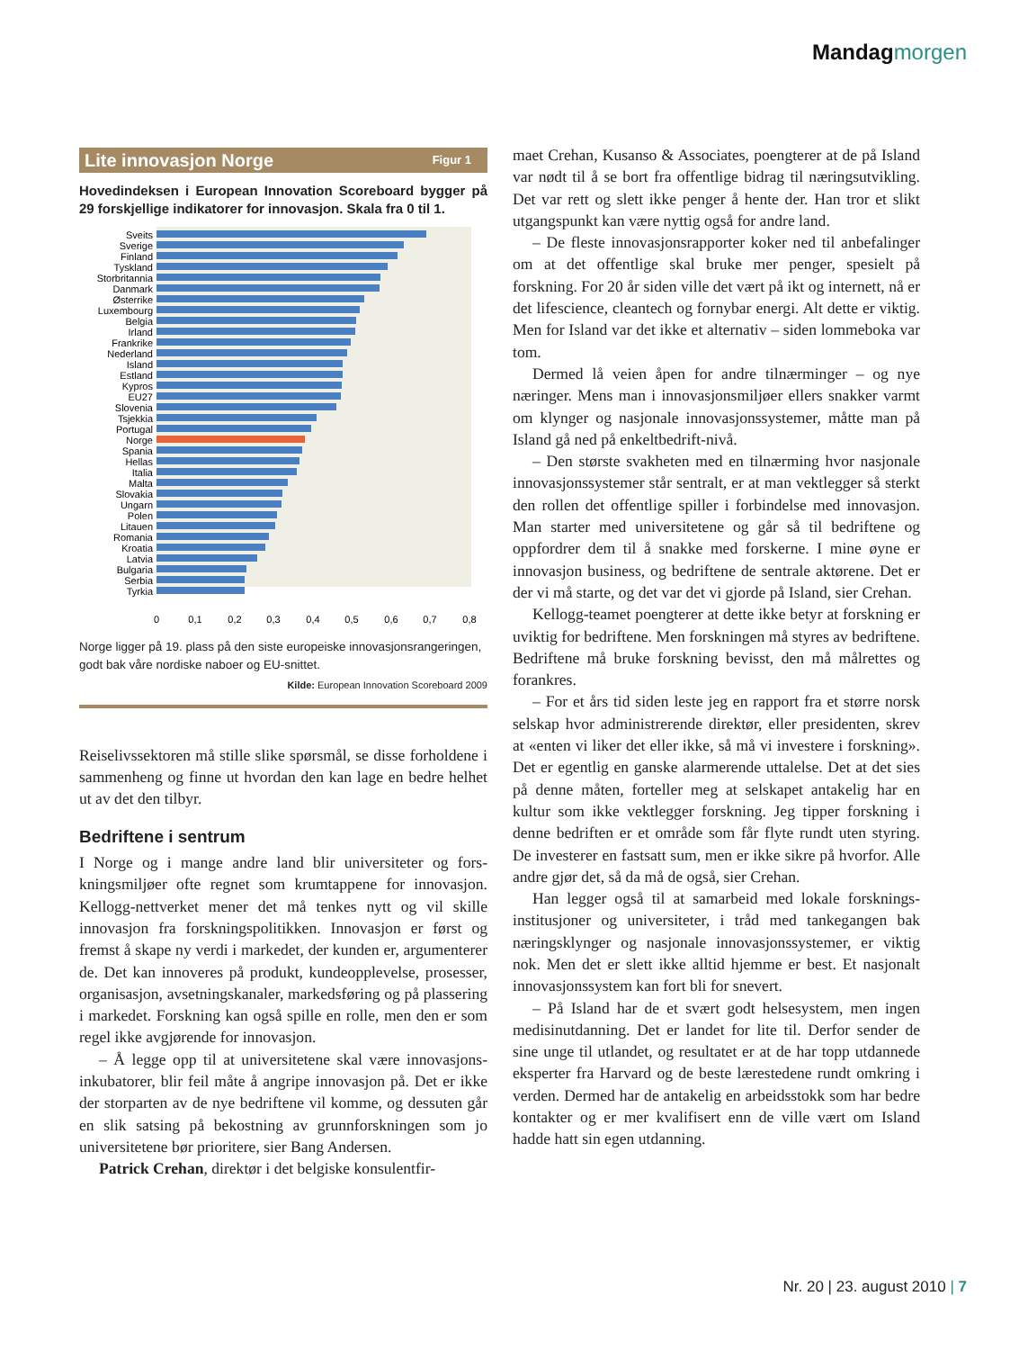Mandag morgen
Lite innovasjon Norge Figur 1
Hovedindeksen i European Innovation Scoreboard bygger på 29 forskjellige indikatorer for innovasjon. Skala fra 0 til 1.
Sveits
Sverige
Finland
Tyskland
Storbritannia
Danmark
Østerrike
Luxembourg
Belgia
Irland
Frankrike
Nederland
Island
Estland
Kypros
EU27
Slovenia
Tsjekkia
Portugal
Norge
Spania
Hellas
Italia
Malta
Slovakia
Ungarn
Polen
Litauen
Romania
Kroatia
Latvia
Bulgaria
Serbia
Tyrkia
0
0,1
0,2
0,3
0,4
0,5
0,6
0,7
0,8
Norge ligger på 19. plass på den siste europeiske innovasjonsran­geringen, godt bak våre nordiske naboer og EU-snittet.
Kilde: European Innovation Scoreboard 2009
Reiselivssektoren må stille slike spørsmål, se disse forhol­dene i sammenheng og finne ut hvordan den kan lage en bedre helhet ut av det den tilbyr.
Bedriftene i sentrum
I Norge og i mange andre land blir universiteter og fors­kningsmiljøer ofte regnet som krumtappene for innova­sjon. Kellogg-nettverket mener det må tenkes nytt og vil skille innovasjon fra forskningspolitikken. Innovasjon er først og fremst å skape ny verdi i markedet, der kunden er, argumenterer de. Det kan innoveres på produkt, kun­deopplevelse, prosesser, organisasjon, avsetningskanaler, markedsføring og på plassering i markedet. Forskning kan også spille en rolle, men den er som regel ikke avgjørende for innovasjon.
– Å legge opp til at universitetene skal være innovasjons­inkubatorer, blir feil måte å angripe innovasjon på. Det er ikke der storparten av de nye bedriftene vil komme, og dessuten går en slik satsing på bekostning av grunnfors­kningen som jo universitetene bør prioritere, sier Bang Andersen.
Patrick Crehan, direktør i det belgiske konsulentfir-
maet Crehan, Kusanso & Associates, poengterer at de på Island var nødt til å se bort fra offentlige bidrag til næringsutvikling. Det var rett og slett ikke penger å hente der. Han tror et slikt utgangspunkt kan være nyttig også for andre land.
– De fleste innovasjonsrapporter koker ned til anbefa­linger om at det offentlige skal bruke mer penger, spesielt på forskning. For 20 år siden ville det vært på ikt og inter­nett, nå er det lifescience, cleantech og fornybar energi. Alt dette er viktig. Men for Island var det ikke et alternativ – siden lommeboka var tom.
Dermed lå veien åpen for andre tilnærminger – og nye næringer. Mens man i innovasjonsmiljøer ellers snakker varmt om klynger og nasjonale innovasjonssystemer, måtte man på Island gå ned på enkeltbedrift-nivå.
– Den største svakheten med en tilnærming hvor nasjo­nale innovasjonssystemer står sentralt, er at man vektlegger så sterkt den rollen det offentlige spiller i forbindelse med innovasjon. Man starter med universitetene og går så til bedriftene og oppfordrer dem til å snakke med forskerne. I mine øyne er innovasjon business, og bedriftene de sentrale aktørene. Det er der vi må starte, og det var det vi gjorde på Island, sier Crehan.
Kellogg-teamet poengterer at dette ikke betyr at fors­kning er uviktig for bedriftene. Men forskningen må styres av bedriftene. Bedriftene må bruke forskning bevisst, den må målrettes og forankres.
– For et års tid siden leste jeg en rapport fra et større norsk selskap hvor administrerende direktør, eller presi­denten, skrev at «enten vi liker det eller ikke, så må vi inves­tere i forskning». Det er egentlig en ganske alarmerende uttalelse. Det at det sies på denne måten, forteller meg at selskapet antakelig har en kultur som ikke vektlegger forskning. Jeg tipper forskning i denne bedriften er et område som får flyte rundt uten styring. De investerer en fastsatt sum, men er ikke sikre på hvorfor. Alle andre gjør det, så da må de også, sier Crehan.
Han legger også til at samarbeid med lokale forsknings­institusjoner og universiteter, i tråd med tankegangen bak næringsklynger og nasjonale innovasjonssystemer, er viktig nok. Men det er slett ikke alltid hjemme er best. Et nasjonalt innovasjonssystem kan fort bli for snevert.
– På Island har de et svært godt helsesystem, men ingen medisinutdanning. Det er landet for lite til. Derfor sender de sine unge til utlandet, og resultatet er at de har topp utdannede eksperter fra Harvard og de beste læreste­dene rundt omkring i verden. Dermed har de antake­lig en arbeidsstokk som har bedre kontakter og er mer kvalifisert enn de ville vært om Island hadde hatt sin egen utdanning.
Nr. 20 | 23. august 2010 | 7